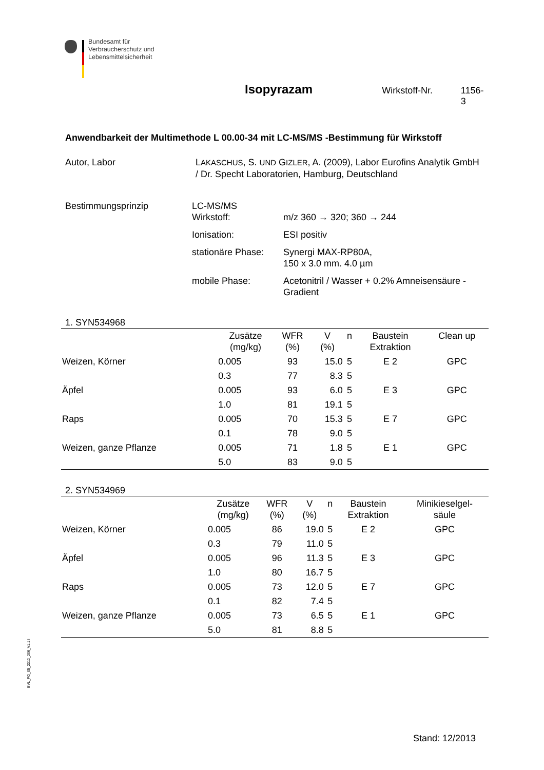Bundesamt für
Verbraucherschutz und
Lebensmittelsicherheit
Isopyrazam Wirkstoff-Nr. 1156-3
Anwendbarkeit der Multimethode L 00.00-34 mit LC-MS/MS -Bestimmung für Wirkstoff
Autor, Labor LAKASCHUS, S. UND GIZLER, A. (2009), Labor Eurofins Analytik GmbH / Dr. Specht Laboratorien, Hamburg, Deutschland
Bestimmungsprinzip LC-MS/MS
Wirkstoff: m/z 360 → 320; 360 → 244
Ionisation: ESI positiv
stationäre Phase: Synergi MAX-RP80A,
150 x 3.0 mm. 4.0 µm
mobile Phase: Acetonitril / Wasser + 0.2% Amneisensäure - Gradient
1. SYN534968
| | Zusätze (mg/kg) | WFR (%) | V (%) | n | Baustein Extraktion | Clean up |
| --- | --- | --- | --- | --- | --- | --- |
| Weizen, Körner | 0.005 | 93 | 15.0 | 5 | E 2 | GPC |
| | 0.3 | 77 | 8.3 | 5 | | |
| Äpfel | 0.005 | 93 | 6.0 | 5 | E 3 | GPC |
| | 1.0 | 81 | 19.1 | 5 | | |
| Raps | 0.005 | 70 | 15.3 | 5 | E 7 | GPC |
| | 0.1 | 78 | 9.0 | 5 | | |
| Weizen, ganze Pflanze | 0.005 | 71 | 1.8 | 5 | E 1 | GPC |
| | 5.0 | 83 | 9.0 | 5 | | |
2. SYN534969
| | Zusätze (mg/kg) | WFR (%) | V (%) | n | Baustein Extraktion | Minikieselgel- säule |
| --- | --- | --- | --- | --- | --- | --- |
| Weizen, Körner | 0.005 | 86 | 19.0 | 5 | E 2 | GPC |
| | 0.3 | 79 | 11.0 | 5 | | |
| Äpfel | 0.005 | 96 | 11.3 | 5 | E 3 | GPC |
| | 1.0 | 80 | 16.7 | 5 | | |
| Raps | 0.005 | 73 | 12.0 | 5 | E 7 | GPC |
| | 0.1 | 82 | 7.4 | 5 | | |
| Weizen, ganze Pflanze | 0.005 | 73 | 6.5 | 5 | E 1 | GPC |
| | 5.0 | 81 | 8.8 | 5 | | |
BVL_FO_05_2312_206_V1.1 I
Stand: 12/2013